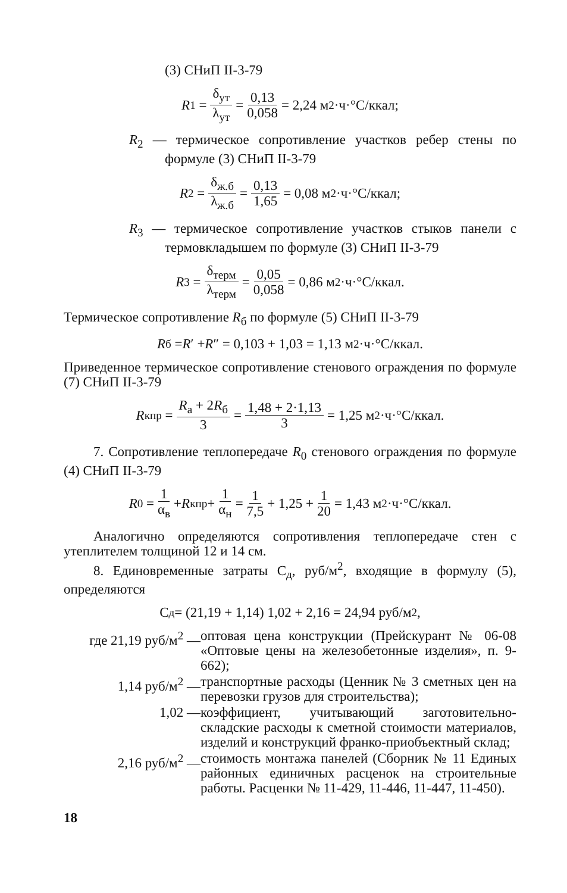(3) СНиП II-3-79
R<sub>1</sub> = δ<sub>ут</sub> λ<sub>ут</sub> = 0,13 0,058 = 2,24 м<sup>2</sup>·ч·°С/ккал;
R<sub>2</sub> — термическое сопротивление участков ребер стены по формуле (3) СНиП II-3-79
R<sub>2</sub> = δ<sub>ж.б</sub> λ<sub>ж.б</sub> = 0,13 1,65 = 0,08 м<sup>2</sup>·ч·°С/ккал;
R<sub>3</sub> — термическое сопротивление участков стыков панели с термовкладышем по формуле (3) СНиП II-3-79
R<sub>3</sub> = δ<sub>терм</sub> λ<sub>терм</sub> = 0,05 0,058 = 0,86 м<sup>2</sup>·ч·°С/ккал.
Термическое сопротивление R<sub>б</sub> по формуле (5) СНиП II-3-79
R<sub>б</sub> = R ′ + R ″ = 0,103 + 1,03 = 1,13 м<sup>2</sup>·ч·°С/ккал.
Приведенное термическое сопротивление стенового ограждения по формуле (7) СНиП II-3-79
R<sub>к</sub><sup>пр</sup> = R<sub>а</sub> + 2R<sub>б</sub> 3 = 1,48 + 2·1,13 3 = 1,25 м<sup>2</sup>·ч·°С/ккал.
7. Сопротивление теплопередаче R<sub>0</sub> стенового ограждения по формуле (4) СНиП II-3-79
R<sub>0</sub> = 1 α<sub>в</sub> + R<sub>к</sub><sup>пр</sup> + 1 α<sub>н</sub> = 1 7,5 + 1,25 + 1 20 = 1,43 м<sup>2</sup>·ч·°С/ккал.
Аналогично определяются сопротивления теплопередаче стен с утеплителем толщиной 12 и 14 см.
8. Единовременные затраты С<sub>д</sub>, руб/м<sup>2</sup>, входящие в формулу (5), определяются
С<sub>д</sub> = (21,19 + 1,14) 1,02 + 2,16 = 24,94 руб/м<sup>2</sup>,
где 21,19 руб/м<sup>2</sup> — оптовая цена конструкции (Прейскурант № 06-08 «Оптовые цены на железобетонные изделия», п. 9-662);
1,14 руб/м<sup>2</sup> — транспортные расходы (Ценник № 3 сметных цен на перевозки грузов для строительства);
1,02 — коэффициент, учитывающий заготовительно-складские расходы к сметной стоимости материалов, изделий и конструкций франко-приобъектный склад;
2,16 руб/м<sup>2</sup> — стоимость монтажа панелей (Сборник № 11 Единых районных единичных расценок на строительные работы. Расценки № 11-429, 11-446, 11-447, 11-450).
18